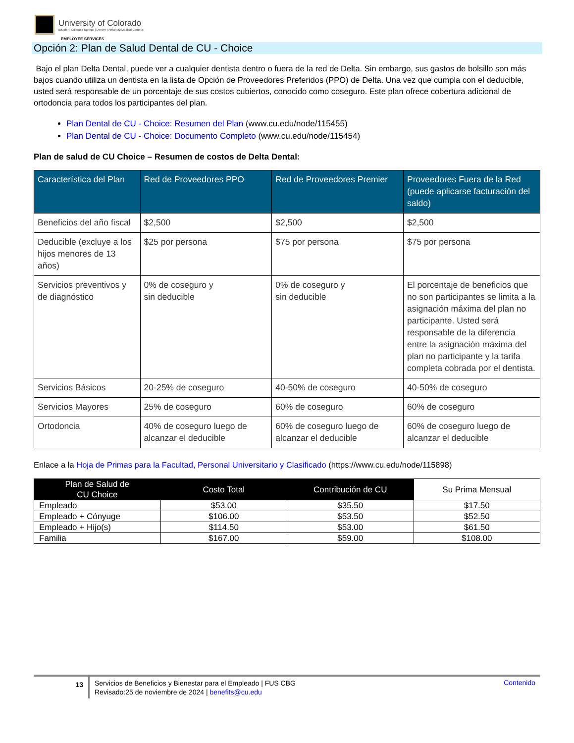University of Colorado
Boulder | Colorado Springs | Denver | Anschutz Medical Campus
EMPLOYEE SERVICES
Opción 2: Plan de Salud Dental de CU - Choice
Bajo el plan Delta Dental, puede ver a cualquier dentista dentro o fuera de la red de Delta. Sin embargo, sus gastos de bolsillo son más bajos cuando utiliza un dentista en la lista de Opción de Proveedores Preferidos (PPO) de Delta. Una vez que cumpla con el deducible, usted será responsable de un porcentaje de sus costos cubiertos, conocido como coseguro. Este plan ofrece cobertura adicional de ortodoncia para todos los participantes del plan.
Plan Dental de CU - Choice: Resumen del Plan (www.cu.edu/node/115455)
Plan Dental de CU - Choice: Documento Completo (www.cu.edu/node/115454)
Plan de salud de CU Choice – Resumen de costos de Delta Dental:
| Característica del Plan | Red de Proveedores PPO | Red de Proveedores Premier | Proveedores Fuera de la Red (puede aplicarse facturación del saldo) |
| --- | --- | --- | --- |
| Beneficios del año fiscal | $2,500 | $2,500 | $2,500 |
| Deducible (excluye a los hijos menores de 13 años) | $25 por persona | $75 por persona | $75 por persona |
| Servicios preventivos y de diagnóstico | 0% de coseguro y sin deducible | 0% de coseguro y sin deducible | El porcentaje de beneficios que no son participantes se limita a la asignación máxima del plan no participante. Usted será responsable de la diferencia entre la asignación máxima del plan no participante y la tarifa completa cobrada por el dentista. |
| Servicios Básicos | 20-25% de coseguro | 40-50% de coseguro | 40-50% de coseguro |
| Servicios Mayores | 25% de coseguro | 60% de coseguro | 60% de coseguro |
| Ortodoncia | 40% de coseguro luego de alcanzar el deducible | 60% de coseguro luego de alcanzar el deducible | 60% de coseguro luego de alcanzar el deducible |
Enlace a la Hoja de Primas para la Facultad, Personal Universitario y Clasificado (https://www.cu.edu/node/115898)
| Plan de Salud de CU Choice | Costo Total | Contribución de CU | Su Prima Mensual |
| --- | --- | --- | --- |
| Empleado | $53.00 | $35.50 | $17.50 |
| Empleado + Cónyuge | $106.00 | $53.50 | $52.50 |
| Empleado + Hijo(s) | $114.50 | $53.00 | $61.50 |
| Familia | $167.00 | $59.00 | $108.00 |
13
Servicios de Beneficios y Bienestar para el Empleado | FUS CBG
Revisado:25 de noviembre de 2024 | benefits@cu.edu
Contenido